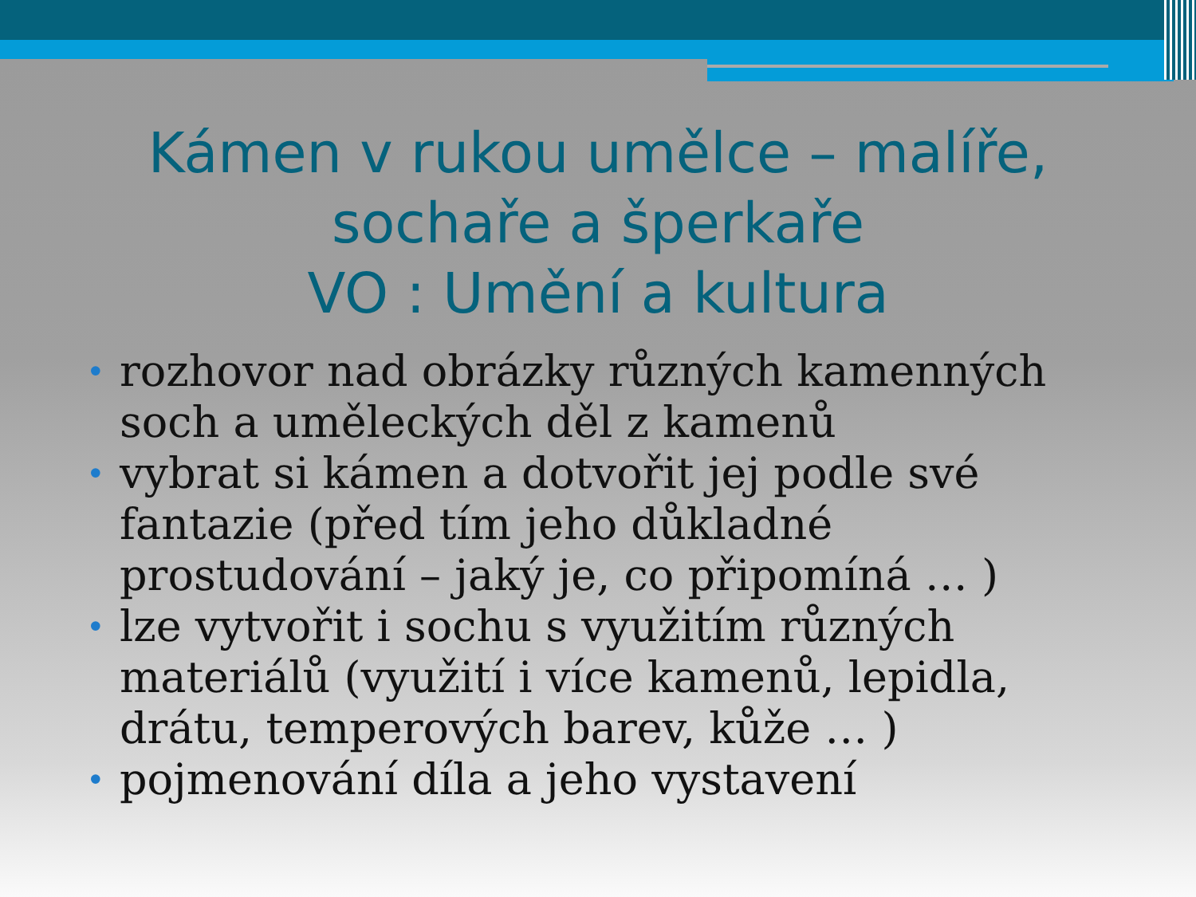Kámen v rukou umělce – malíře,
sochaře a šperkaře
VO : Umění a kultura
• rozhovor nad obrázky různých kamenných soch a uměleckých děl z kamenů
• vybrat si kámen a dotvořit jej podle své fantazie (před tím jeho důkladné prostudování – jaký je, co připomíná … )
• lze vytvořit i sochu s využitím různých materiálů (využití i více kamenů, lepidla, drátu, temperových barev, kůže … )
• pojmenování díla a jeho vystavení